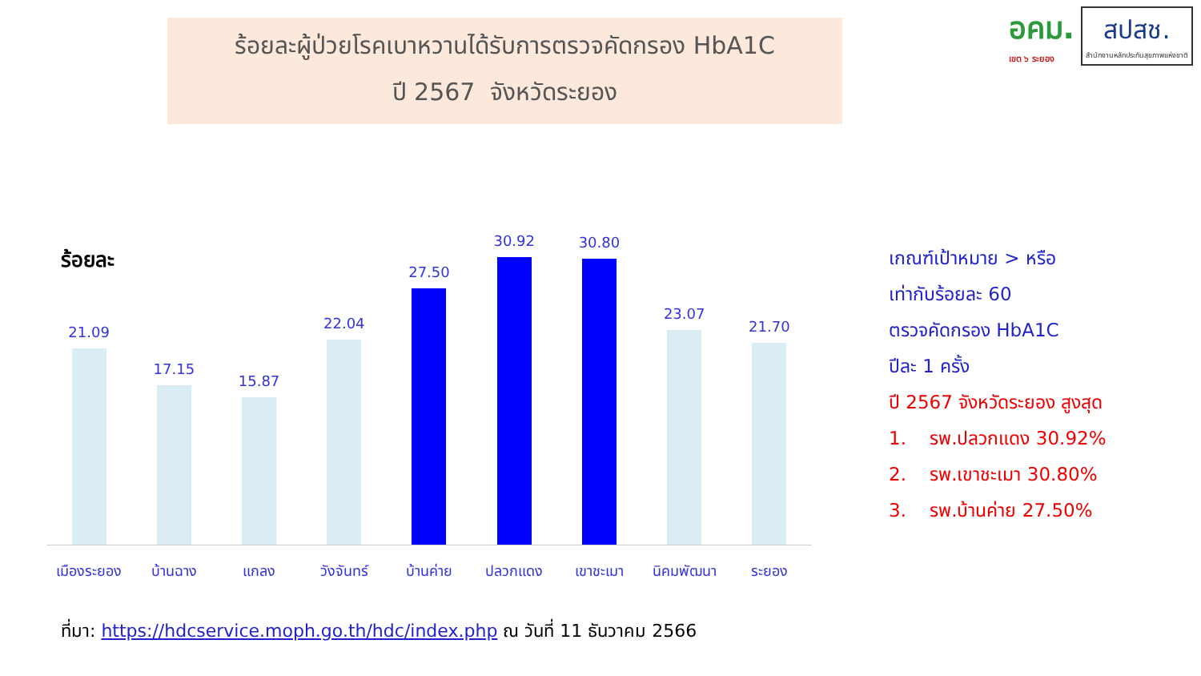ร้อยละผู้ป่วยโรคเบาหวานได้รับการตรวจคัดกรอง HbA1C
ปี 2567 จังหวัดระยอง
อคม.
เขต ๖ ระยอง
สปสช.
สำนักงานหลักประกันสุขภาพแห่งชาติ
ร้อยละ
21.09
17.15
15.87
22.04
27.50
30.92
30.80
23.07
21.70
เมืองระยอง บ้านฉาง แกลง วังจันทร์ บ้านค่าย ปลวกแดง เขาชะเมา นิคมพัฒนา ระยอง
เกณฑ์เป้าหมาย > หรือ
เท่ากับร้อยละ 60
ตรวจคัดกรอง HbA1C
ปีละ 1 ครั้ง
ปี 2567 จังหวัดระยอง สูงสุด
1. รพ.ปลวกแดง 30.92%
2. รพ.เขาชะเมา 30.80%
3. รพ.บ้านค่าย 27.50%
ที่มา: https://hdcservice.moph.go.th/hdc/index.php ณ วันที่ 11 ธันวาคม 2566